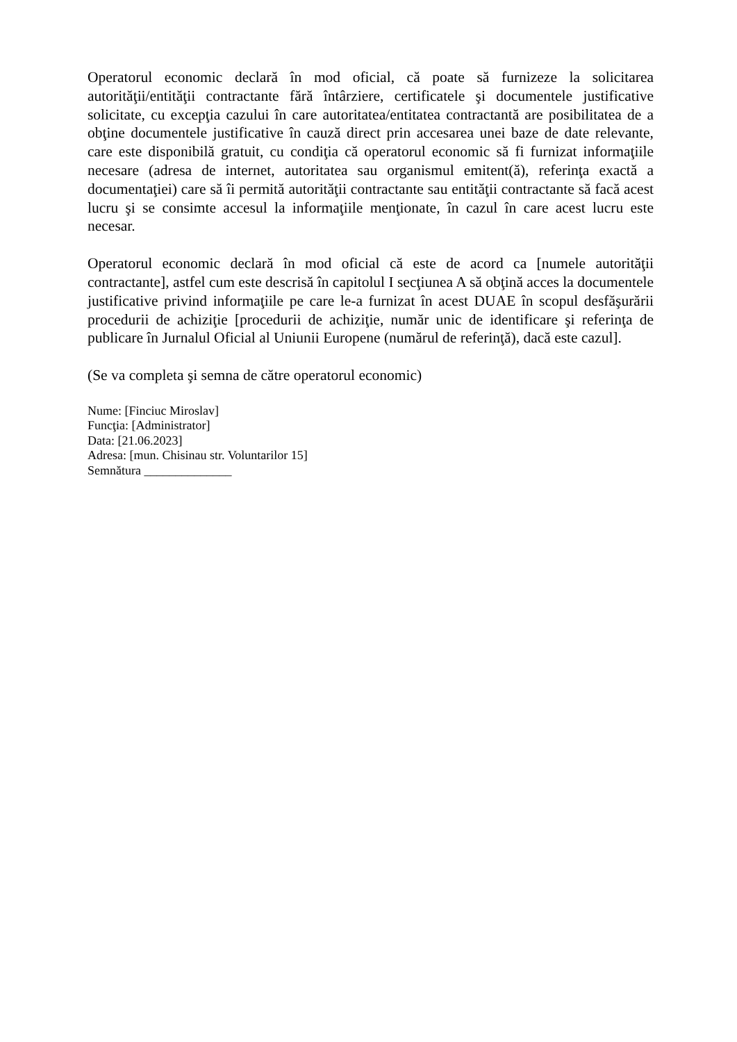Operatorul economic declară în mod oficial, că poate să furnizeze la solicitarea autorităţii/entităţii contractante fără întârziere, certificatele şi documentele justificative solicitate, cu excepţia cazului în care autoritatea/entitatea contractantă are posibilitatea de a obţine documentele justificative în cauză direct prin accesarea unei baze de date relevante, care este disponibilă gratuit, cu condiţia că operatorul economic să fi furnizat informaţiile necesare (adresa de internet, autoritatea sau organismul emitent(ă), referinţa exactă a documentaţiei) care să îi permită autorităţii contractante sau entităţii contractante să facă acest lucru şi se consimte accesul la informaţiile menţionate, în cazul în care acest lucru este necesar.
Operatorul economic declară în mod oficial că este de acord ca [numele autorităţii contractante], astfel cum este descrisă în capitolul I secţiunea A să obţină acces la documentele justificative privind informaţiile pe care le-a furnizat în acest DUAE în scopul desfăşurării procedurii de achiziţie [procedurii de achiziţie, număr unic de identificare şi referinţa de publicare în Jurnalul Oficial al Uniunii Europene (numărul de referinţă), dacă este cazul].
(Se va completa şi semna de către operatorul economic)
Nume: [Finciuc Miroslav]
Funcţia: [Administrator]
Data: [21.06.2023]
Adresa: [mun. Chisinau str. Voluntarilor 15]
Semnătura ______________